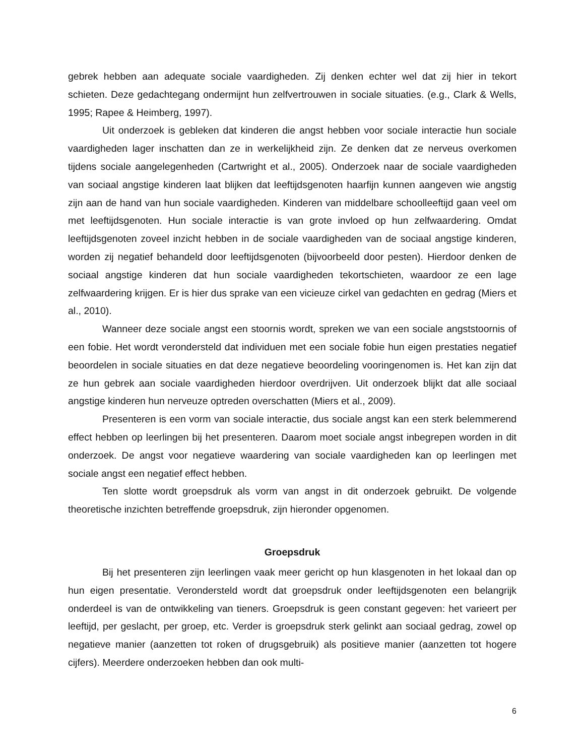gebrek hebben aan adequate sociale vaardigheden. Zij denken echter wel dat zij hier in tekort schieten. Deze gedachtegang ondermijnt hun zelfvertrouwen in sociale situaties. (e.g., Clark & Wells, 1995; Rapee & Heimberg, 1997).
Uit onderzoek is gebleken dat kinderen die angst hebben voor sociale interactie hun sociale vaardigheden lager inschatten dan ze in werkelijkheid zijn. Ze denken dat ze nerveus overkomen tijdens sociale aangelegenheden (Cartwright et al., 2005). Onderzoek naar de sociale vaardigheden van sociaal angstige kinderen laat blijken dat leeftijdsgenoten haarfijn kunnen aangeven wie angstig zijn aan de hand van hun sociale vaardigheden. Kinderen van middelbare schoolleeftijd gaan veel om met leeftijdsgenoten. Hun sociale interactie is van grote invloed op hun zelfwaardering. Omdat leeftijdsgenoten zoveel inzicht hebben in de sociale vaardigheden van de sociaal angstige kinderen, worden zij negatief behandeld door leeftijdsgenoten (bijvoorbeeld door pesten). Hierdoor denken de sociaal angstige kinderen dat hun sociale vaardigheden tekortschieten, waardoor ze een lage zelfwaardering krijgen. Er is hier dus sprake van een vicieuze cirkel van gedachten en gedrag (Miers et al., 2010).
Wanneer deze sociale angst een stoornis wordt, spreken we van een sociale angststoornis of een fobie. Het wordt verondersteld dat individuen met een sociale fobie hun eigen prestaties negatief beoordelen in sociale situaties en dat deze negatieve beoordeling vooringenomen is. Het kan zijn dat ze hun gebrek aan sociale vaardigheden hierdoor overdrijven. Uit onderzoek blijkt dat alle sociaal angstige kinderen hun nerveuze optreden overschatten (Miers et al., 2009).
Presenteren is een vorm van sociale interactie, dus sociale angst kan een sterk belemmerend effect hebben op leerlingen bij het presenteren. Daarom moet sociale angst inbegrepen worden in dit onderzoek. De angst voor negatieve waardering van sociale vaardigheden kan op leerlingen met sociale angst een negatief effect hebben.
Ten slotte wordt groepsdruk als vorm van angst in dit onderzoek gebruikt. De volgende theoretische inzichten betreffende groepsdruk, zijn hieronder opgenomen.
Groepsdruk
Bij het presenteren zijn leerlingen vaak meer gericht op hun klasgenoten in het lokaal dan op hun eigen presentatie. Verondersteld wordt dat groepsdruk onder leeftijdsgenoten een belangrijk onderdeel is van de ontwikkeling van tieners. Groepsdruk is geen constant gegeven: het varieert per leeftijd, per geslacht, per groep, etc. Verder is groepsdruk sterk gelinkt aan sociaal gedrag, zowel op negatieve manier (aanzetten tot roken of drugsgebruik) als positieve manier (aanzetten tot hogere cijfers). Meerdere onderzoeken hebben dan ook multi-
6